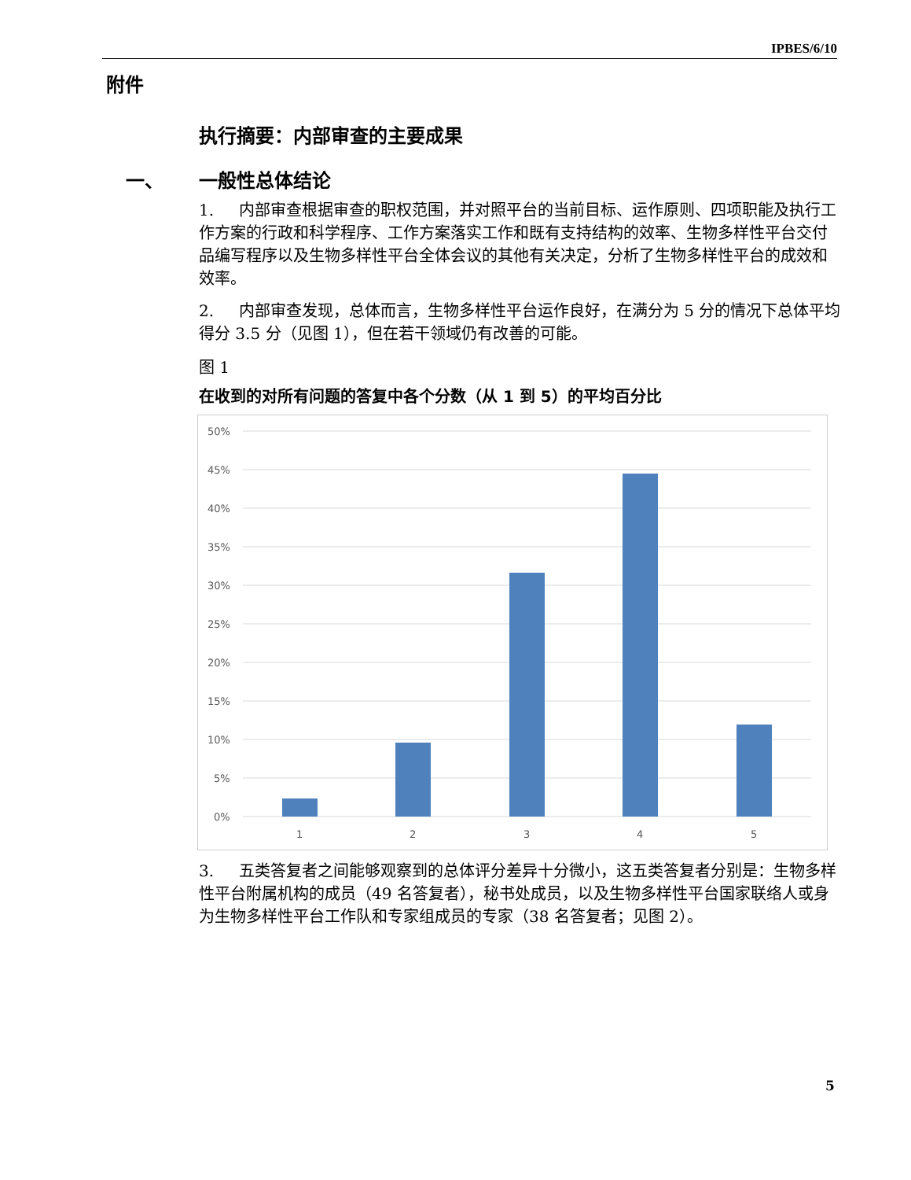IPBES/6/10
附件
执行摘要：内部审查的主要成果
一、 一般性总体结论
1. 内部审查根据审查的职权范围，并对照平台的当前目标、运作原则、四项职能及执行工作方案的行政和科学程序、工作方案落实工作和既有支持结构的效率、生物多样性平台交付品编写程序以及生物多样性平台全体会议的其他有关决定，分析了生物多样性平台的成效和效率。
2. 内部审查发现，总体而言，生物多样性平台运作良好，在满分为 5 分的情况下总体平均得分 3.5 分（见图 1），但在若干领域仍有改善的可能。
图 1
在收到的对所有问题的答复中各个分数（从 1 到 5）的平均百分比
50%
45%
40%
35%
30%
25%
20%
15%
10%
5%
0%
1
2
3
4
5
3. 五类答复者之间能够观察到的总体评分差异十分微小，这五类答复者分别是：生物多样性平台附属机构的成员（49 名答复者），秘书处成员，以及生物多样性平台国家联络人或身为生物多样性平台工作队和专家组成员的专家（38 名答复者；见图 2）。
5